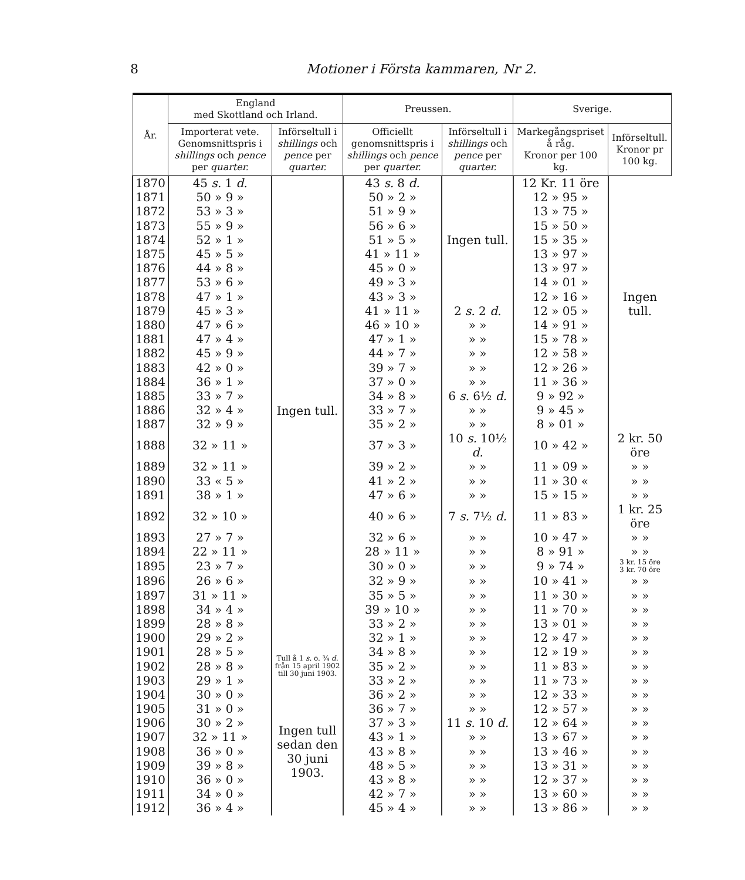8 Motioner i Första kammaren, Nr 2.
| År. | England med Skottland och Irland. | | Preussen. | | Sverige. | |
| --- | --- | --- | --- | --- | --- | --- |
| | Importerat vete. Genomsnittspris i shillings och pence per quarter. | Införseltull i shillings och pence per quarter. | Officiellt genomsnittspris i shillings och pence per quarter. | Införseltull i shillings och pence per quarter. | Markegångspriset å råg. Kronor per 100 kg. | Införseltull. Kronor pr 100 kg. |
| 1870 | 45 s. 1 d. | Ingen tull. | 43 s. 8 d. | Ingen tull. | 12 Kr. 11 öre | Ingen tull. |
| 1871 | 50 » 9 » | | 50 » 2 » | | 12 » 95 » | |
| 1872 | 53 » 3 » | | 51 » 9 » | | 13 » 75 » | |
| 1873 | 55 » 9 » | | 56 » 6 » | | 15 » 50 » | |
| 1874 | 52 » 1 » | | 51 » 5 » | | 15 » 35 » | |
| 1875 | 45 » 5 » | | 41 » 11 » | | 13 » 97 » | |
| 1876 | 44 » 8 » | | 45 » 0 » | | 13 » 97 » | |
| 1877 | 53 » 6 » | | 49 » 3 » | | 14 » 01 » | |
| 1878 | 47 » 1 » | | 43 » 3 » | | 12 » 16 » | |
| 1879 | 45 » 3 » | | 41 » 11 » | 2 s. 2 d. | 12 » 05 » | |
| 1880 | 47 » 6 » | | 46 » 10 » | » » | 14 » 91 » | |
| 1881 | 47 » 4 » | | 47 » 1 » | » » | 15 » 78 » | |
| 1882 | 45 » 9 » | | 44 » 7 » | » » | 12 » 58 » | |
| 1883 | 42 » 0 » | | 39 » 7 » | » » | 12 » 26 » | |
| 1884 | 36 » 1 » | | 37 » 0 » | » » | 11 » 36 » | |
| 1885 | 33 » 7 » | | 34 » 8 » | 6 s. 6½ d. | 9 » 92 » | |
| 1886 | 32 » 4 » | | 33 » 7 » | » » | 9 » 45 » | |
| 1887 | 32 » 9 » | | 35 » 2 » | » » | 8 » 01 » | |
| 1888 | 32 » 11 » | | 37 » 3 » | 10 s. 10½ d. | 10 » 42 » | 2 kr. 50 öre |
| 1889 | 32 » 11 » | | 39 » 2 » | » » | 11 » 09 » | » » |
| 1890 | 33 « 5 » | | 41 » 2 » | » » | 11 » 30 « | » » |
| 1891 | 38 » 1 » | | 47 » 6 » | » » | 15 » 15 » | » » |
| 1892 | 32 » 10 » | | 40 » 6 » | 7 s. 7½ d. | 11 » 83 » | 1 kr. 25 öre |
| 1893 | 27 » 7 » | | 32 » 6 » | » » | 10 » 47 » | » » |
| 1894 | 22 » 11 » | | 28 » 11 » | » » | 8 » 91 » | » » |
| 1895 | 23 » 7 » | | 30 » 0 » | » » | 9 » 74 » | 3 kr. 15 öre 3 kr. 70 öre |
| 1896 | 26 » 6 » | | 32 » 9 » | » » | 10 » 41 » | » » |
| 1897 | 31 » 11 » | | 35 » 5 » | » » | 11 » 30 » | » » |
| 1898 | 34 » 4 » | | 39 » 10 » | » » | 11 » 70 » | » » |
| 1899 | 28 » 8 » | | 33 » 2 » | » » | 13 » 01 » | » » |
| 1900 | 29 » 2 » | | 32 » 1 » | » » | 12 » 47 » | » » |
| 1901 | 28 » 5 » | Tull å 1 s. o. ¾ d. från 15 april 1902 till 30 juni 1903. | 34 » 8 » | » » | 12 » 19 » | » » |
| 1902 | 28 » 8 » | | 35 » 2 » | » » | 11 » 83 » | » » |
| 1903 | 29 » 1 » | | 33 » 2 » | » » | 11 » 73 » | » » |
| 1904 | 30 » 0 » | Ingen tull sedan den 30 juni 1903. | 36 » 2 » | » » | 12 » 33 » | » » |
| 1905 | 31 » 0 » | | 36 » 7 » | » » | 12 » 57 » | » » |
| 1906 | 30 » 2 » | | 37 » 3 » | 11 s. 10 d. | 12 » 64 » | » » |
| 1907 | 32 » 11 » | | 43 » 1 » | » » | 13 » 67 » | » » |
| 1908 | 36 » 0 » | | 43 » 8 » | » » | 13 » 46 » | » » |
| 1909 | 39 » 8 » | | 48 » 5 » | » » | 13 » 31 » | » » |
| 1910 | 36 » 0 » | | 43 » 8 » | » » | 12 » 37 » | » » |
| 1911 | 34 » 0 » | | 42 » 7 » | » » | 13 » 60 » | » » |
| 1912 | 36 » 4 » | | 45 » 4 » | » » | 13 » 86 » | » » |